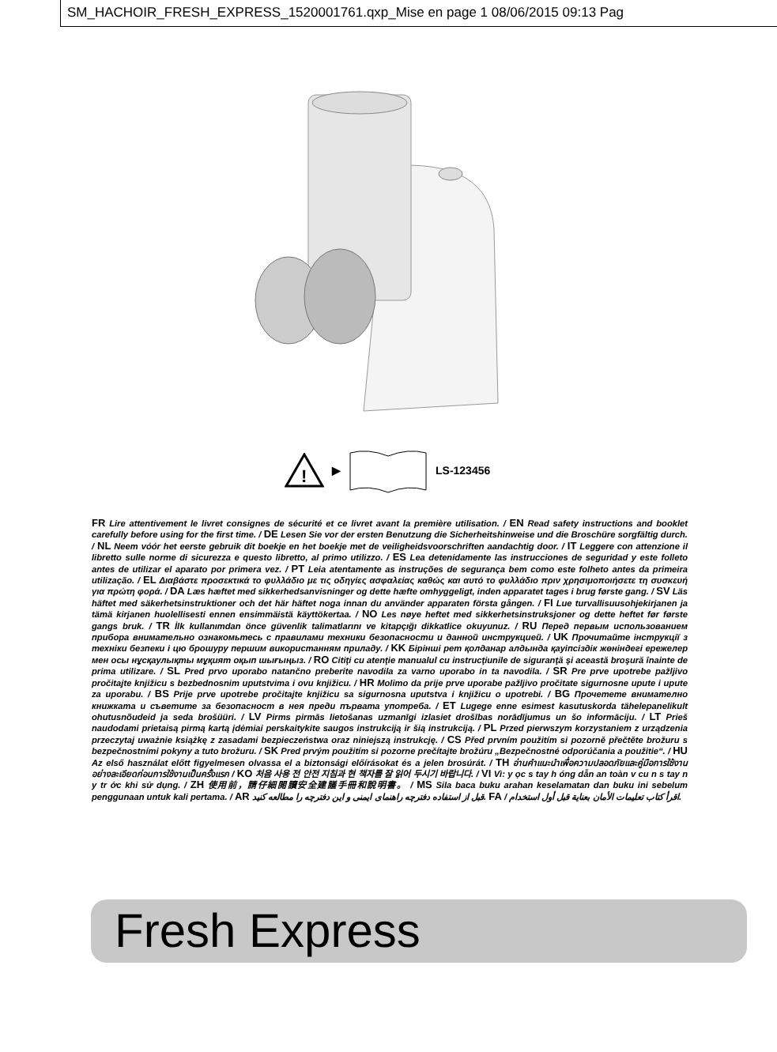SM_HACHOIR_FRESH_EXPRESS_1520001761.qxp_Mise en page 1 08/06/2015 09:13 Pag
!
▶ LS-123456
FR Lire attentivement le livret consignes de sécurité et ce livret avant la première utilisation. / EN Read safety instructions and booklet carefully before using for the first time. / DE Lesen Sie vor der ersten Benutzung die Sicherheitshinweise und die Broschüre sorgfältig durch. / NL Neem vóór het eerste gebruik dit boekje en het boekje met de veiligheidsvoorschriften aandachtig door. / IT Leggere con attenzione il libretto sulle norme di sicurezza e questo libretto, al primo utilizzo. / ES Lea detenidamente las instrucciones de seguridad y este folleto antes de utilizar el aparato por primera vez. / PT Leia atentamente as instruções de segurança bem como este folheto antes da primeira utilização. / EL Διαβάστε προσεκτικά το φυλλάδιο με τις οδηγίες ασφαλείας καθώς και αυτό το φυλλάδιο πριν χρησιμοποιήσετε τη συσκευή για πρώτη φορά. / DA Læs hæftet med sikkerhedsanvisninger og dette hæfte omhyggeligt, inden apparatet tages i brug første gang. / SV Läs häftet med säkerhetsinstruktioner och det här häftet noga innan du använder apparaten första gången. / FI Lue turvallisuusohjekirjanen ja tämä kirjanen huolellisesti ennen ensimmäistä käyttökertaa. / NO Les nøye heftet med sikkerhetsinstruksjoner og dette heftet før første gangs bruk. / TR İlk kullanımdan önce güvenlik talimatlarını ve kitapçığı dikkatlice okuyunuz. / RU Перед первым использованием прибора внимательно ознакомьтесь с правилами техники безопасности и данной инструкцией. / UK Прочитайте інструкції з техніки безпеки і цю брошуру першим використанням приладу. / KK Бірінші рет қолданар алдында қауіпсіздік жөніндегі ережелер мен осы нұсқаулықты мұқият оқып шығыңыз. / RO Citiţi cu atenţie manualul cu instrucţiunile de siguranţă şi această broşură înainte de prima utilizare. / SL Pred prvo uporabo natančno preberite navodila za varno uporabo in ta navodila. / SR Pre prve upotrebe pažljivo pročitajte knjižicu s bezbednosnim uputstvima i ovu knjižicu. / HR Molimo da prije prve uporabe pažljivo pročitate sigurnosne upute i upute za uporabu. / BS Prije prve upotrebe pročitajte knjižicu sa sigurnosna uputstva i knjižicu o upotrebi. / BG Прочетете внимателно книжката и съветите за безопасност в нея преди първата употреба. / ET Lugege enne esimest kasutuskorda tähelepanelikult ohutusnõudeid ja seda brošüüri. / LV Pirms pirmās lietošanas uzmanīgi izlasiet drošības norādījumus un šo informāciju. / LT Prieš naudodami prietaisą pirmą kartą įdėmiai perskaitykite saugos instrukciją ir šią instrukciją. / PL Przed pierwszym korzystaniem z urządzenia przeczytaj uważnie książkę z zasadami bezpieczeństwa oraz niniejszą instrukcję. / CS Před prvním použitím si pozorně přečtěte brožuru s bezpečnostními pokyny a tuto brožuru. / SK Pred prvým použitím si pozorne prečítajte brožúru „Bezpečnostné odporúčania a použitie“. / HU Az első használat előtt figyelmesen olvassa el a biztonsági előírásokat és a jelen brosúrát. / TH อ่านคำแนะนำเพื่อความปลอดภัยและคู่มือการใช้งานอย่างละเอียดก่อนการใช้งานเป็นครั้งแรก / KO 처음 사용 전 안전 지침과 현 책자를 잘 읽어 두시기 바랍니다. / VI Vì: y ọc s tay h óng dẫn an toàn v cu n s tay n y tr ớc khi sử dụng. / ZH 使用前，請仔細閱讀安全建議手冊和說明書。 / MS Sila baca buku arahan keselamatan dan buku ini sebelum penggunaan untuk kali pertama. / AR قبل از استفاده دفترچه راهنمای ایمنی و این دفترچه را مطالعه کنید. FA / اقرأ كتاب تعليمات الأمان بعناية قبل أول استخدام.
Fresh Express